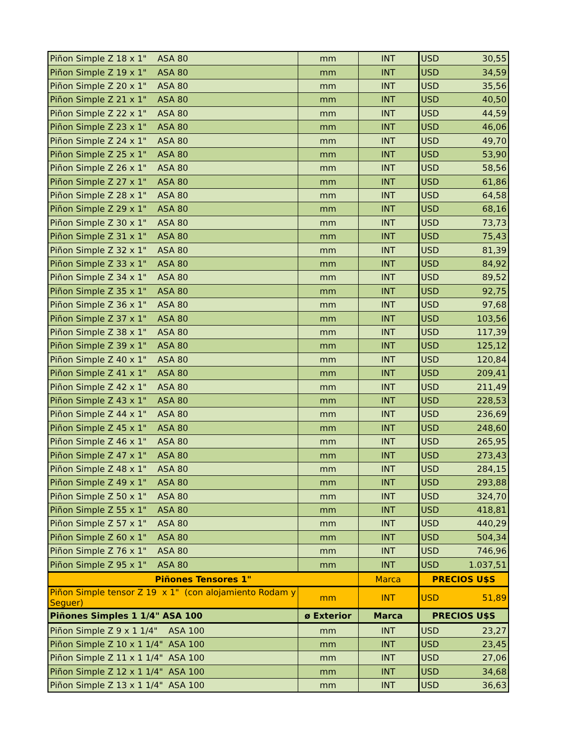| Piñon Simple Z 18 x 1" ASA 80 | mm | INT | USD | 30,55 |
| Piñon Simple Z 19 x 1" ASA 80 | mm | INT | USD | 34,59 |
| Piñon Simple Z 20 x 1" ASA 80 | mm | INT | USD | 35,56 |
| Piñon Simple Z 21 x 1" ASA 80 | mm | INT | USD | 40,50 |
| Piñon Simple Z 22 x 1" ASA 80 | mm | INT | USD | 44,59 |
| Piñon Simple Z 23 x 1" ASA 80 | mm | INT | USD | 46,06 |
| Piñon Simple Z 24 x 1" ASA 80 | mm | INT | USD | 49,70 |
| Piñon Simple Z 25 x 1" ASA 80 | mm | INT | USD | 53,90 |
| Piñon Simple Z 26 x 1" ASA 80 | mm | INT | USD | 58,56 |
| Piñon Simple Z 27 x 1" ASA 80 | mm | INT | USD | 61,86 |
| Piñon Simple Z 28 x 1" ASA 80 | mm | INT | USD | 64,58 |
| Piñon Simple Z 29 x 1" ASA 80 | mm | INT | USD | 68,16 |
| Piñon Simple Z 30 x 1" ASA 80 | mm | INT | USD | 73,73 |
| Piñon Simple Z 31 x 1" ASA 80 | mm | INT | USD | 75,43 |
| Piñon Simple Z 32 x 1" ASA 80 | mm | INT | USD | 81,39 |
| Piñon Simple Z 33 x 1" ASA 80 | mm | INT | USD | 84,92 |
| Piñon Simple Z 34 x 1" ASA 80 | mm | INT | USD | 89,52 |
| Piñon Simple Z 35 x 1" ASA 80 | mm | INT | USD | 92,75 |
| Piñon Simple Z 36 x 1" ASA 80 | mm | INT | USD | 97,68 |
| Piñon Simple Z 37 x 1" ASA 80 | mm | INT | USD | 103,56 |
| Piñon Simple Z 38 x 1" ASA 80 | mm | INT | USD | 117,39 |
| Piñon Simple Z 39 x 1" ASA 80 | mm | INT | USD | 125,12 |
| Piñon Simple Z 40 x 1" ASA 80 | mm | INT | USD | 120,84 |
| Piñon Simple Z 41 x 1" ASA 80 | mm | INT | USD | 209,41 |
| Piñon Simple Z 42 x 1" ASA 80 | mm | INT | USD | 211,49 |
| Piñon Simple Z 43 x 1" ASA 80 | mm | INT | USD | 228,53 |
| Piñon Simple Z 44 x 1" ASA 80 | mm | INT | USD | 236,69 |
| Piñon Simple Z 45 x 1" ASA 80 | mm | INT | USD | 248,60 |
| Piñon Simple Z 46 x 1" ASA 80 | mm | INT | USD | 265,95 |
| Piñon Simple Z 47 x 1" ASA 80 | mm | INT | USD | 273,43 |
| Piñon Simple Z 48 x 1" ASA 80 | mm | INT | USD | 284,15 |
| Piñon Simple Z 49 x 1" ASA 80 | mm | INT | USD | 293,88 |
| Piñon Simple Z 50 x 1" ASA 80 | mm | INT | USD | 324,70 |
| Piñon Simple Z 55 x 1" ASA 80 | mm | INT | USD | 418,81 |
| Piñon Simple Z 57 x 1" ASA 80 | mm | INT | USD | 440,29 |
| Piñon Simple Z 60 x 1" ASA 80 | mm | INT | USD | 504,34 |
| Piñon Simple Z 76 x 1" ASA 80 | mm | INT | USD | 746,96 |
| Piñon Simple Z 95 x 1" ASA 80 | mm | INT | USD | 1.037,51 |
| Piñones Tensores 1" | | Marca | PRECIOS U$S | |
| Piñon Simple tensor Z 19 x 1" (con alojamiento Rodam y Seguer) | mm | INT | USD | 51,89 |
| Piñones Simples 1 1/4" ASA 100 | ø Exterior | Marca | PRECIOS U$S | |
| Piñon Simple Z 9 x 1 1/4" ASA 100 | mm | INT | USD | 23,27 |
| Piñon Simple Z 10 x 1 1/4" ASA 100 | mm | INT | USD | 23,45 |
| Piñon Simple Z 11 x 1 1/4" ASA 100 | mm | INT | USD | 27,06 |
| Piñon Simple Z 12 x 1 1/4" ASA 100 | mm | INT | USD | 34,68 |
| Piñon Simple Z 13 x 1 1/4" ASA 100 | mm | INT | USD | 36,63 |